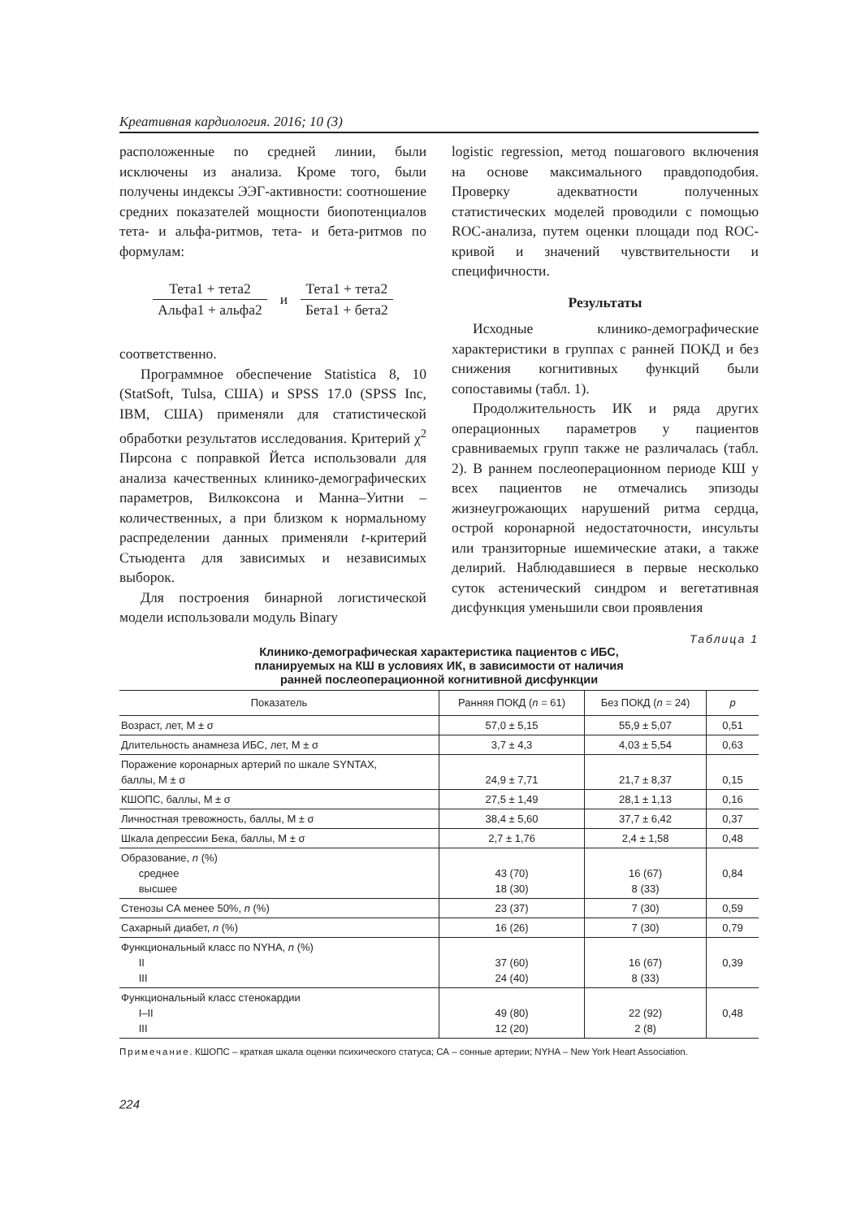Креативная кардиология. 2016; 10 (3)
расположенные по средней линии, были исключены из анализа. Кроме того, были получены индексы ЭЭГ-активности: соотношение средних показателей мощности биопотенциалов тета- и альфа-ритмов, тета- и бета-ритмов по формулам:
Тета1 + тета2
Альфа1 + альфа2
и Тета1 + тета2
Бета1 + бета2
соответственно.
Программное обеспечение Statistica 8, 10 (StatSoft, Tulsa, США) и SPSS 17.0 (SPSS Inc, IBM, США) применяли для статистической обработки результатов исследования. Критерий χ<sup>2</sup> Пирсона с поправкой Йетса использовали для анализа качественных клинико-демографических параметров, Вилкоксона и Манна–Уитни – количественных, а при близком к нормальному распределении данных применяли t-критерий Стьюдента для зависимых и независимых выборок.
Для построения бинарной логистической модели использовали модуль Binary
logistic regression, метод пошагового включения на основе максимального правдоподобия. Проверку адекватности полученных статистических моделей проводили с помощью ROC-анализа, путем оценки площади под ROC-кривой и значений чувствительности и специфичности.
Результаты
Исходные клинико-демографические характеристики в группах с ранней ПОКД и без снижения когнитивных функций были сопоставимы (табл. 1).
Продолжительность ИК и ряда других операционных параметров у пациентов сравниваемых групп также не различалась (табл. 2). В раннем послеоперационном периоде КШ у всех пациентов не отмечались эпизоды жизнеугрожающих нарушений ритма сердца, острой коронарной недостаточности, инсульты или транзиторные ишемические атаки, а также делирий. Наблюдавшиеся в первые несколько суток астенический синдром и вегетативная дисфункция уменьшили свои проявления
Таблица 1
Клинико-демографическая характеристика пациентов с ИБС,
планируемых на КШ в условиях ИК, в зависимости от наличия
ранней послеоперационной когнитивной дисфункции
| Показатель | Ранняя ПОКД ( n = 61) | Без ПОКД ( n = 24) | p |
| --- | --- | --- | --- |
| Возраст, лет, M ± σ | 57,0 ± 5,15 | 55,9 ± 5,07 | 0,51 |
| Длительность анамнеза ИБС, лет, M ± σ | 3,7 ± 4,3 | 4,03 ± 5,54 | 0,63 |
| Поражение коронарных артерий по шкале SYNTAX, баллы, M ± σ | 24,9 ± 7,71 | 21,7 ± 8,37 | 0,15 |
| КШОПС, баллы, M ± σ | 27,5 ± 1,49 | 28,1 ± 1,13 | 0,16 |
| Личностная тревожность, баллы, M ± σ | 38,4 ± 5,60 | 37,7 ± 6,42 | 0,37 |
| Шкала депрессии Бека, баллы, M ± σ | 2,7 ± 1,76 | 2,4 ± 1,58 | 0,48 |
| Образование, n (%) среднее высшее | 43 (70) 18 (30) | 16 (67) 8 (33) | 0,84 |
| Стенозы СА менее 50%, n (%) | 23 (37) | 7 (30) | 0,59 |
| Сахарный диабет, n (%) | 16 (26) | 7 (30) | 0,79 |
| Функциональный класс по NYHA, n (%) II III | 37 (60) 24 (40) | 16 (67) 8 (33) | 0,39 |
| Функциональный класс стенокардии I–II III | 49 (80) 12 (20) | 22 (92) 2 (8) | 0,48 |
Примечание. КШОПС – краткая шкала оценки психического статуса; СА – сонные артерии; NYHA – New York Heart Association.
224